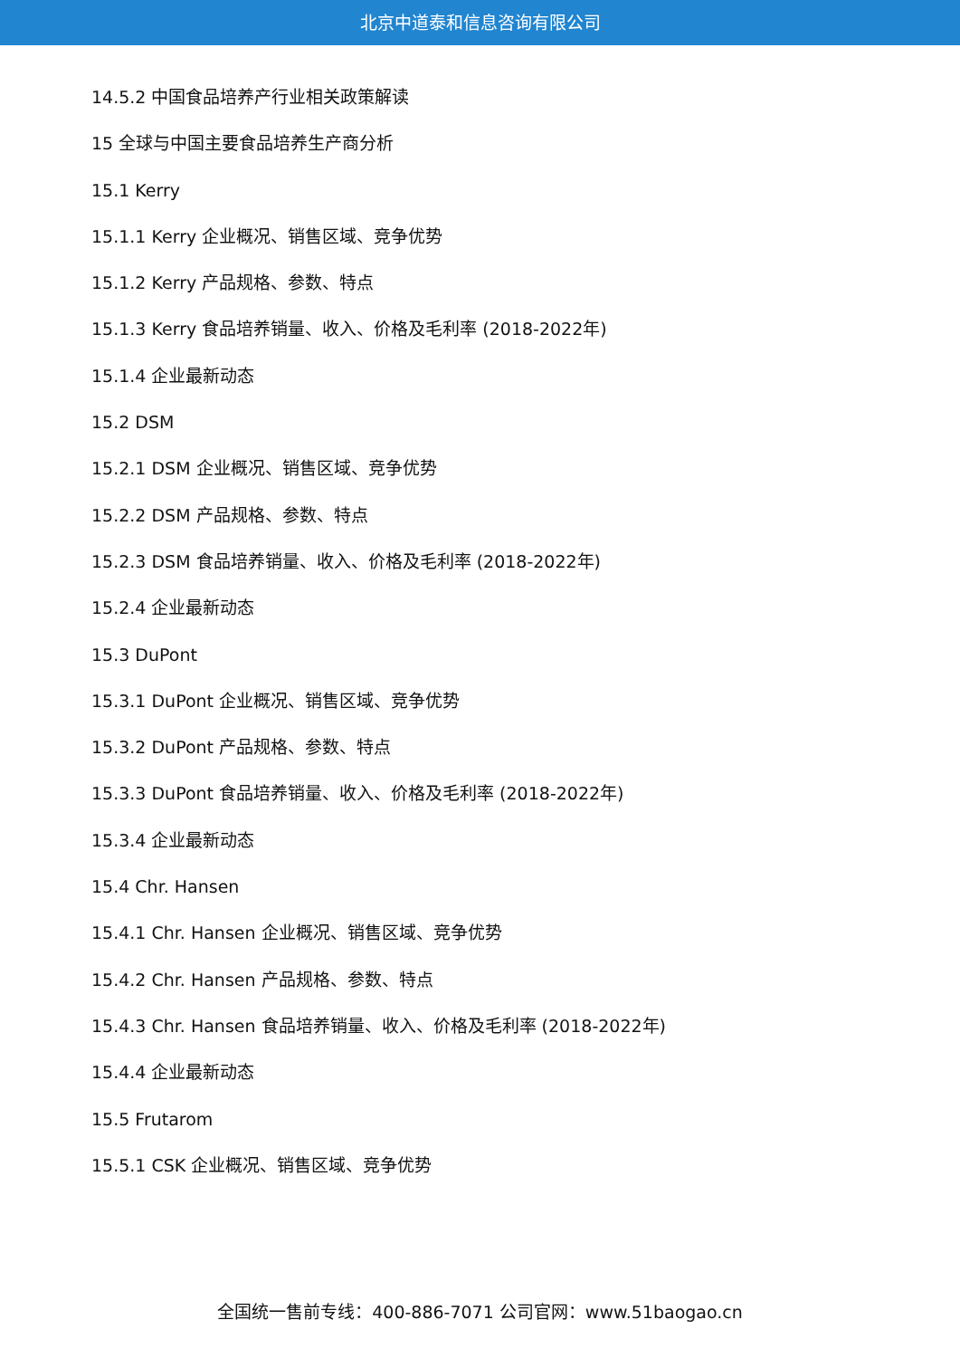北京中道泰和信息咨询有限公司
14.5.2 中国食品培养产行业相关政策解读
15 全球与中国主要食品培养生产商分析
15.1 Kerry
15.1.1 Kerry 企业概况、销售区域、竞争优势
15.1.2 Kerry 产品规格、参数、特点
15.1.3 Kerry 食品培养销量、收入、价格及毛利率 (2018-2022年)
15.1.4 企业最新动态
15.2 DSM
15.2.1 DSM 企业概况、销售区域、竞争优势
15.2.2 DSM 产品规格、参数、特点
15.2.3 DSM 食品培养销量、收入、价格及毛利率 (2018-2022年)
15.2.4 企业最新动态
15.3 DuPont
15.3.1 DuPont 企业概况、销售区域、竞争优势
15.3.2 DuPont 产品规格、参数、特点
15.3.3 DuPont 食品培养销量、收入、价格及毛利率 (2018-2022年)
15.3.4 企业最新动态
15.4 Chr. Hansen
15.4.1 Chr. Hansen 企业概况、销售区域、竞争优势
15.4.2 Chr. Hansen 产品规格、参数、特点
15.4.3 Chr. Hansen 食品培养销量、收入、价格及毛利率 (2018-2022年)
15.4.4 企业最新动态
15.5 Frutarom
15.5.1 CSK 企业概况、销售区域、竞争优势
全国统一售前专线：400-886-7071 公司官网：www.51baogao.cn